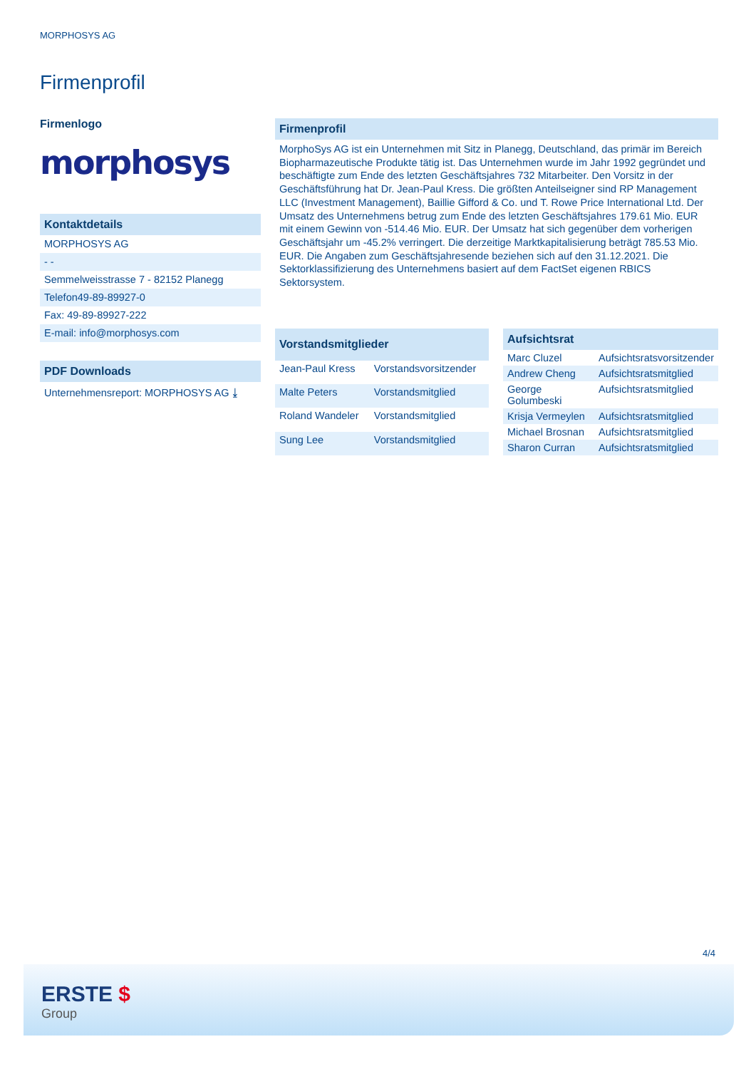MORPHOSYS AG
Firmenprofil
Firmenlogo
morphosys
Kontaktdetails
MORPHOSYS AG
- -
Semmelweisstrasse 7 - 82152 Planegg
Telefon49-89-89927-0
Fax: 49-89-89927-222
E-mail: info@morphosys.com
PDF Downloads
Unternehmensreport: MORPHOSYS AG ⤓
Firmenprofil
MorphoSys AG ist ein Unternehmen mit Sitz in Planegg, Deutschland, das primär im Bereich Biopharmazeutische Produkte tätig ist. Das Unternehmen wurde im Jahr 1992 gegründet und beschäftigte zum Ende des letzten Geschäftsjahres 732 Mitarbeiter. Den Vorsitz in der Geschäftsführung hat Dr. Jean-Paul Kress. Die größten Anteilseigner sind RP Management LLC (Investment Management), Baillie Gifford & Co. und T. Rowe Price International Ltd. Der Umsatz des Unternehmens betrug zum Ende des letzten Geschäftsjahres 179.61 Mio. EUR mit einem Gewinn von -514.46 Mio. EUR. Der Umsatz hat sich gegenüber dem vorherigen Geschäftsjahr um -45.2% verringert. Die derzeitige Marktkapitalisierung beträgt 785.53 Mio. EUR. Die Angaben zum Geschäftsjahresende beziehen sich auf den 31.12.2021. Die Sektorklassifizierung des Unternehmens basiert auf dem FactSet eigenen RBICS Sektorsystem.
| Vorstandsmitglieder | |
| --- | --- |
| Jean-Paul Kress | Vorstandsvorsitzender |
| Malte Peters | Vorstandsmitglied |
| Roland Wandeler | Vorstandsmitglied |
| Sung Lee | Vorstandsmitglied |
| Aufsichtsrat | |
| --- | --- |
| Marc Cluzel | Aufsichtsratsvorsitzender |
| Andrew Cheng | Aufsichtsratsmitglied |
| George Golumbeski | Aufsichtsratsmitglied |
| Krisja Vermeylen | Aufsichtsratsmitglied |
| Michael Brosnan | Aufsichtsratsmitglied |
| Sharon Curran | Aufsichtsratsmitglied |
4/4
ERSTE $
Group